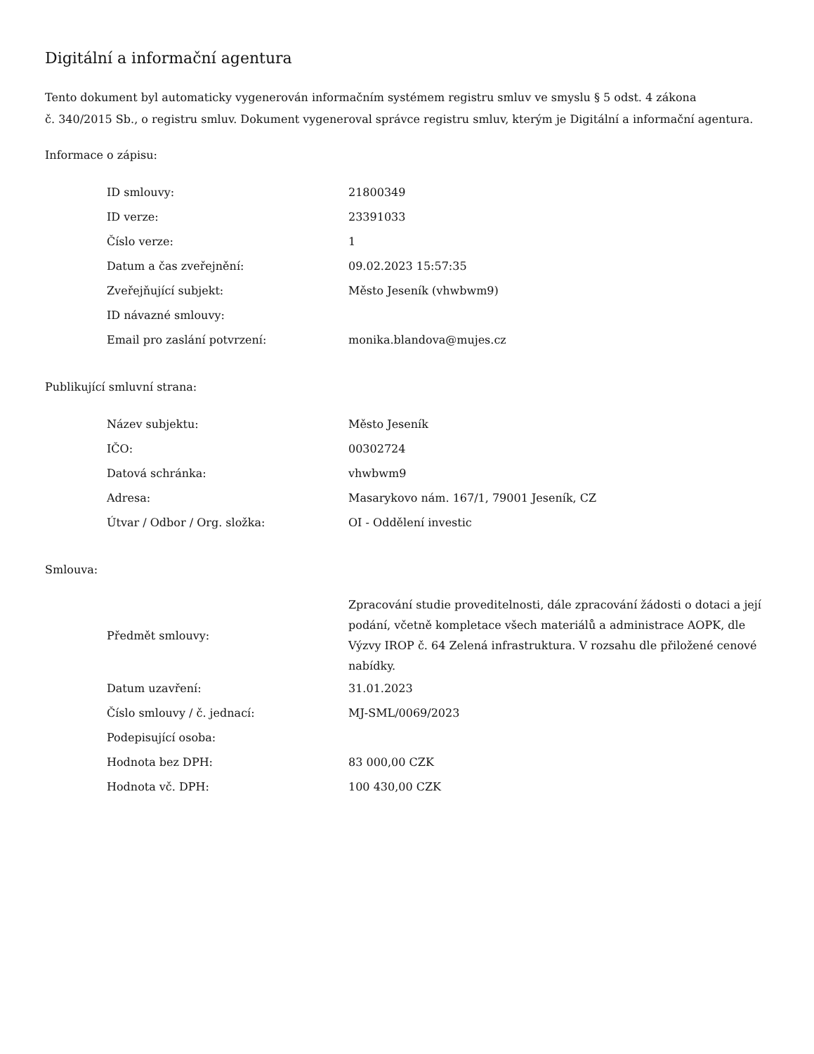Digitální a informační agentura
Tento dokument byl automaticky vygenerován informačním systémem registru smluv ve smyslu § 5 odst. 4 zákona
č. 340/2015 Sb., o registru smluv. Dokument vygeneroval správce registru smluv, kterým je Digitální a informační agentura.
Informace o zápisu:
| ID smlouvy: | 21800349 |
| ID verze: | 23391033 |
| Číslo verze: | 1 |
| Datum a čas zveřejnění: | 09.02.2023 15:57:35 |
| Zveřejňující subjekt: | Město Jeseník (vhwbwm9) |
| ID návazné smlouvy: | |
| Email pro zaslání potvrzení: | monika.blandova@mujes.cz |
Publikující smluvní strana:
| Název subjektu: | Město Jeseník |
| IČO: | 00302724 |
| Datová schránka: | vhwbwm9 |
| Adresa: | Masarykovo nám. 167/1, 79001 Jeseník, CZ |
| Útvar / Odbor / Org. složka: | OI - Oddělení investic |
Smlouva:
| Předmět smlouvy: | Zpracování studie proveditelnosti, dále zpracování žádosti o dotaci a její podání, včetně kompletace všech materiálů a administrace AOPK, dle Výzvy IROP č. 64 Zelená infrastruktura. V rozsahu dle přiložené cenové nabídky. |
| Datum uzavření: | 31.01.2023 |
| Číslo smlouvy / č. jednací: | MJ-SML/0069/2023 |
| Podepisující osoba: | |
| Hodnota bez DPH: | 83 000,00 CZK |
| Hodnota vč. DPH: | 100 430,00 CZK |